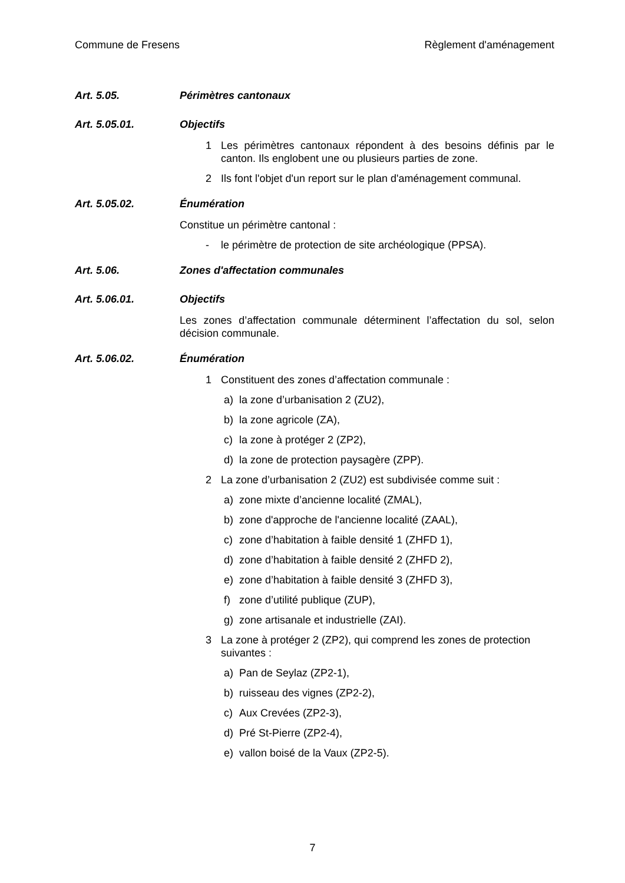Commune de Fresens Règlement d'aménagement
Art. 5.05. Périmètres cantonaux
Art. 5.05.01. Objectifs
1 Les périmètres cantonaux répondent à des besoins définis par le canton. Ils englobent une ou plusieurs parties de zone.
2 Ils font l'objet d'un report sur le plan d'aménagement communal.
Art. 5.05.02. Énumération
Constitue un périmètre cantonal :
- le périmètre de protection de site archéologique (PPSA).
Art. 5.06. Zones d'affectation communales
Art. 5.06.01. Objectifs
Les zones d’affectation communale déterminent l’affectation du sol, selon décision communale.
Art. 5.06.02. Énumération
1 Constituent des zones d’affectation communale :
a) la zone d’urbanisation 2 (ZU2),
b) la zone agricole (ZA),
c) la zone à protéger 2 (ZP2),
d) la zone de protection paysagère (ZPP).
2 La zone d’urbanisation 2 (ZU2) est subdivisée comme suit :
a) zone mixte d’ancienne localité (ZMAL),
b) zone d'approche de l'ancienne localité (ZAAL),
c) zone d’habitation à faible densité 1 (ZHFD 1),
d) zone d’habitation à faible densité 2 (ZHFD 2),
e) zone d’habitation à faible densité 3 (ZHFD 3),
f) zone d’utilité publique (ZUP),
g) zone artisanale et industrielle (ZAI).
3 La zone à protéger 2 (ZP2), qui comprend les zones de protection suivantes :
a) Pan de Seylaz (ZP2-1),
b) ruisseau des vignes (ZP2-2),
c) Aux Crevées (ZP2-3),
d) Pré St-Pierre (ZP2-4),
e) vallon boisé de la Vaux (ZP2-5).
7